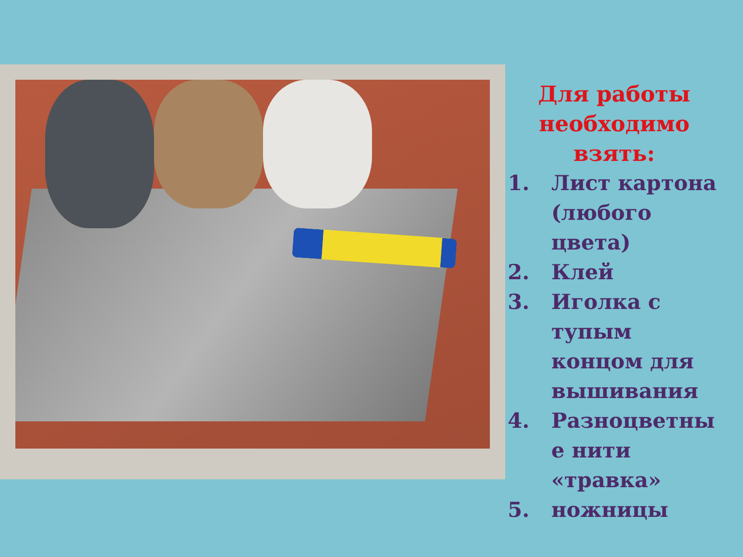Для работы необходимо взять:
1. Лист картона (любого цвета)
2. Клей
3. Иголка с тупым концом для вышивания
4. Разноцветны е нити «травка»
5. ножницы